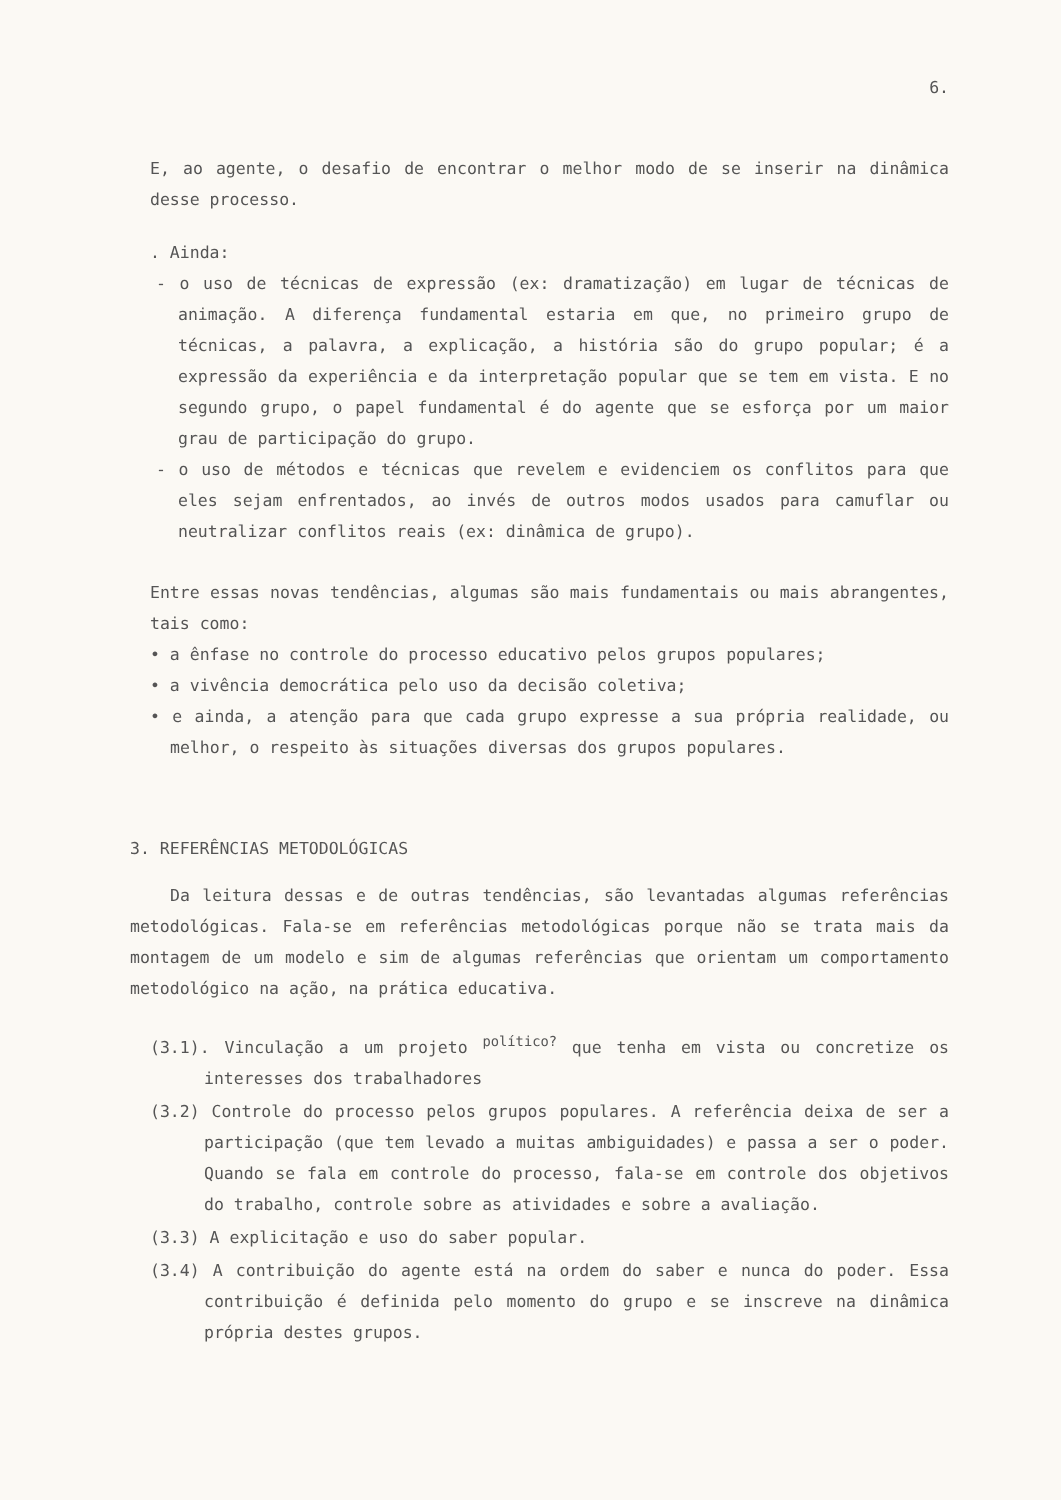6.
E, ao agente, o desafio de encontrar o melhor modo de se inserir na dinâmica desse processo.
. Ainda:
- o uso de técnicas de expressão (ex: dramatização) em lugar de técnicas de animação. A diferença fundamental estaria em que, no primeiro grupo de técnicas, a palavra, a explicação, a história são do grupo popular; é a expressão da experiência e da interpretação popular que se tem em vista. E no segundo grupo, o papel fundamental é do agente que se esforça por um maior grau de participação do grupo.
- o uso de métodos e técnicas que revelem e evidenciem os conflitos para que eles sejam enfrentados, ao invés de outros modos usados para camuflar ou neutralizar conflitos reais (ex: dinâmica de grupo).
Entre essas novas tendências, algumas são mais fundamentais ou mais abrangentes, tais como:
• a ênfase no controle do processo educativo pelos grupos populares;
• a vivência democrática pelo uso da decisão coletiva;
• e ainda, a atenção para que cada grupo expresse a sua própria realidade, ou melhor, o respeito às situações diversas dos grupos populares.
3. REFERÊNCIAS METODOLÓGICAS
Da leitura dessas e de outras tendências, são levantadas algumas referências metodológicas. Fala-se em referências metodológicas porque não se trata mais da montagem de um modelo e sim de algumas referências que orientam um comportamento metodológico na ação, na prática educativa.
(3.1). Vinculação a um projeto <sup>político?</sup> que tenha em vista ou concretize os interesses dos trabalhadores
(3.2) Controle do processo pelos grupos populares. A referência deixa de ser a participação (que tem levado a muitas ambiguidades) e passa a ser o poder. Quando se fala em controle do processo, fala-se em controle dos objetivos do trabalho, controle sobre as atividades e sobre a avaliação.
(3.3) A explicitação e uso do saber popular.
(3.4) A contribuição do agente está na ordem do saber e nunca do poder. Essa contribuição é definida pelo momento do grupo e se inscreve na dinâmica própria destes grupos.